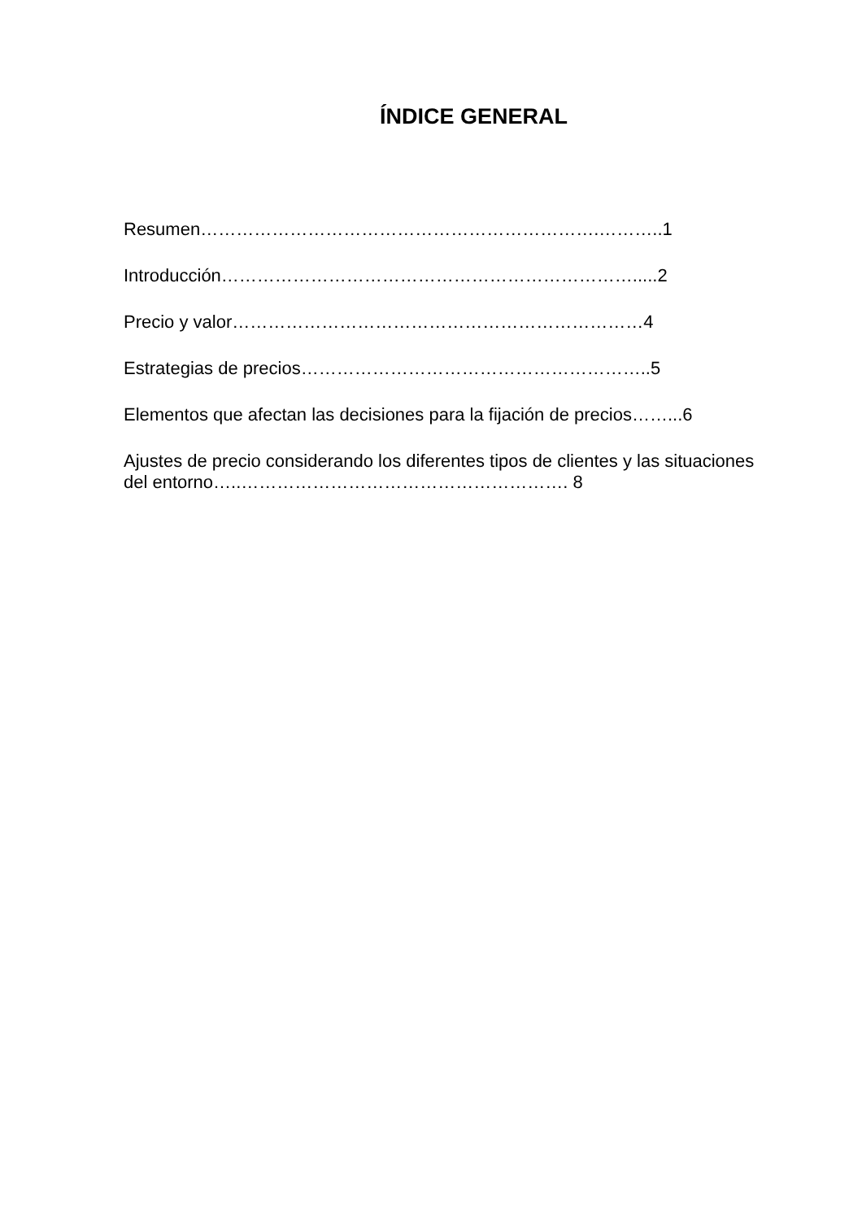ÍNDICE GENERAL
Resumen………………………………………………………….………..1
Introducción…………………………………………………………….....2
Precio y valor……………………………………………………………4
Estrategias de precios…………………………………………………..5
Elementos que afectan las decisiones para la fijación de precios……...6
Ajustes de precio considerando los diferentes tipos de clientes y las situaciones del entorno…..………………………………………………. 8